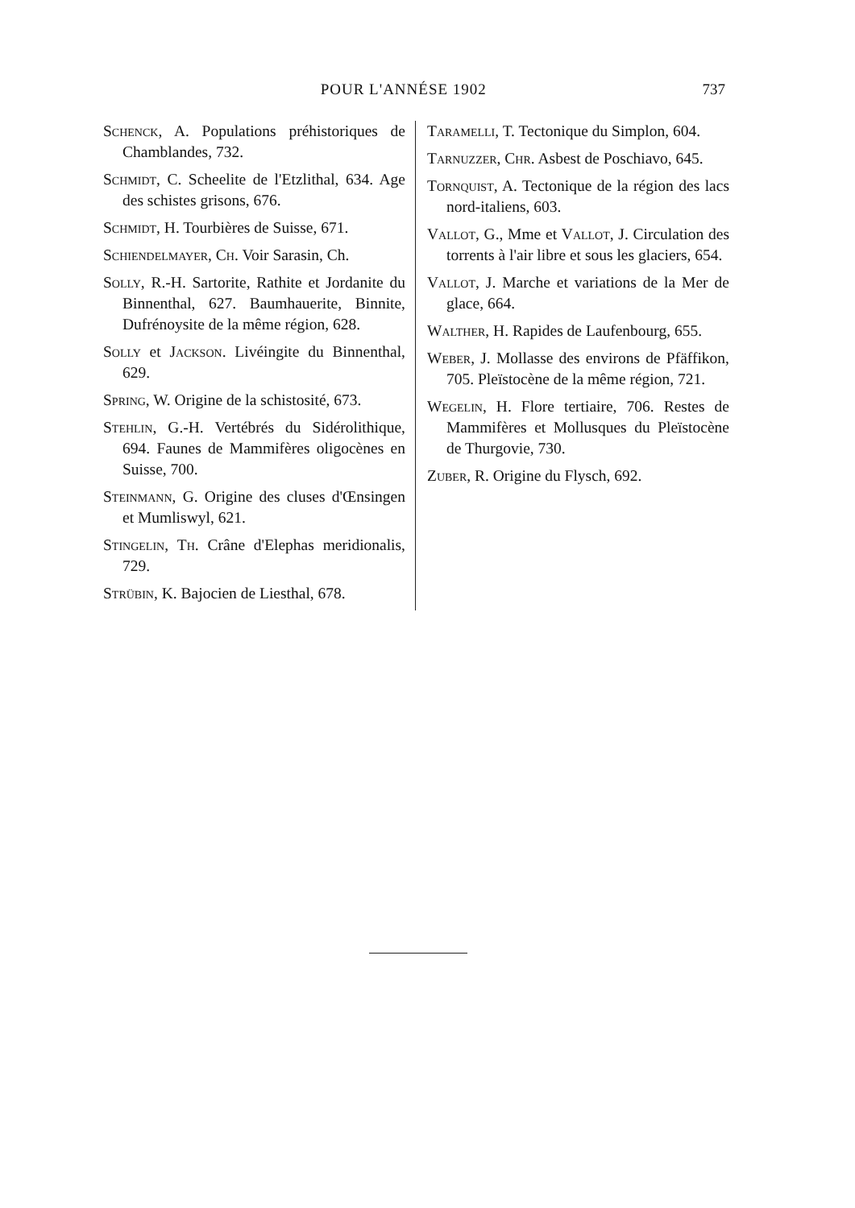POUR L'ANNÉSE 1902 737
Schenck, A. Populations préhistoriques de Chamblandes, 732.
Schmidt, C. Scheelite de l'Etzlithal, 634. Age des schistes grisons, 676.
Schmidt, H. Tourbières de Suisse, 671.
Schiendelmayer, Ch. Voir Sarasin, Ch.
Solly, R.-H. Sartorite, Rathite et Jordanite du Binnenthal, 627. Baumhauerite, Binnite, Dufrénoysite de la même région, 628.
Solly et Jackson. Livéingite du Binnenthal, 629.
Spring, W. Origine de la schistosité, 673.
Stehlin, G.-H. Vertébrés du Sidérolithique, 694. Faunes de Mammifères oligocènes en Suisse, 700.
Steinmann, G. Origine des cluses d'Œnsingen et Mumliswyl, 621.
Stingelin, Th. Crâne d'Elephas meridionalis, 729.
Strübin, K. Bajocien de Liesthal, 678.
Taramelli, T. Tectonique du Simplon, 604.
Tarnuzzer, Chr. Asbest de Poschiavo, 645.
Tornquist, A. Tectonique de la région des lacs nord-italiens, 603.
Vallot, G., Mme et Vallot, J. Circulation des torrents à l'air libre et sous les glaciers, 654.
Vallot, J. Marche et variations de la Mer de glace, 664.
Walther, H. Rapides de Laufenbourg, 655.
Weber, J. Mollasse des environs de Pfäffikon, 705. Pleïstocène de la même région, 721.
Wegelin, H. Flore tertiaire, 706. Restes de Mammifères et Mollusques du Pleïstocène de Thurgovie, 730.
Zuber, R. Origine du Flysch, 692.